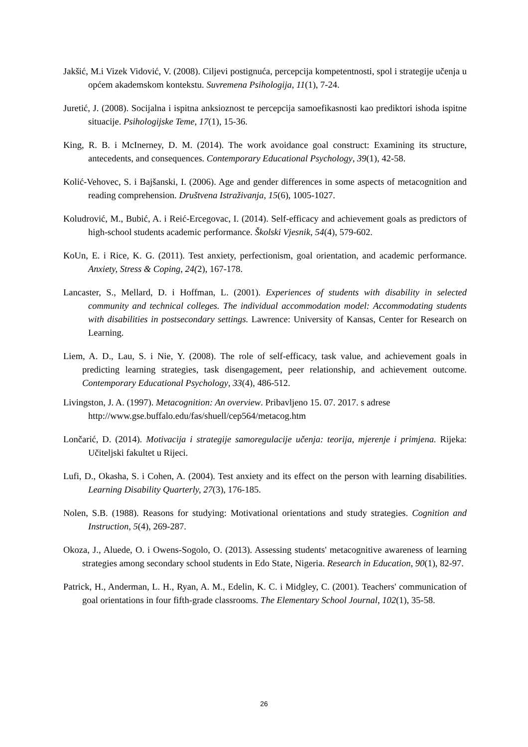Jakšić, M.i Vizek Vidović, V. (2008). Ciljevi postignuća, percepcija kompetentnosti, spol i strategije učenja u općem akademskom kontekstu. Suvremena Psihologija, 11(1), 7-24.
Juretić, J. (2008). Socijalna i ispitna anksioznost te percepcija samoefikasnosti kao prediktori ishoda ispitne situacije. Psihologijske Teme, 17(1), 15-36.
King, R. B. i McInerney, D. M. (2014). The work avoidance goal construct: Examining its structure, antecedents, and consequences. Contemporary Educational Psychology, 39(1), 42-58.
Kolić-Vehovec, S. i Bajšanski, I. (2006). Age and gender differences in some aspects of metacognition and reading comprehension. Društvena Istraživanja, 15(6), 1005-1027.
Koludrović, M., Bubić, A. i Reić-Ercegovac, I. (2014). Self-efficacy and achievement goals as predictors of high-school students academic performance. Školski Vjesnik, 54(4), 579-602.
KoUn, E. i Rice, K. G. (2011). Test anxiety, perfectionism, goal orientation, and academic performance. Anxiety, Stress & Coping, 24(2), 167-178.
Lancaster, S., Mellard, D. i Hoffman, L. (2001). Experiences of students with disability in selected community and technical colleges. The individual accommodation model: Accommodating students with disabilities in postsecondary settings. Lawrence: University of Kansas, Center for Research on Learning.
Liem, A. D., Lau, S. i Nie, Y. (2008). The role of self-efficacy, task value, and achievement goals in predicting learning strategies, task disengagement, peer relationship, and achievement outcome. Contemporary Educational Psychology, 33(4), 486-512.
Livingston, J. A. (1997). Metacognition: An overview. Pribavljeno 15. 07. 2017. s adrese http://www.gse.buffalo.edu/fas/shuell/cep564/metacog.htm
Lončarić, D. (2014). Motivacija i strategije samoregulacije učenja: teorija, mjerenje i primjena. Rijeka: Učiteljski fakultet u Rijeci.
Lufi, D., Okasha, S. i Cohen, A. (2004). Test anxiety and its effect on the person with learning disabilities. Learning Disability Quarterly, 27(3), 176-185.
Nolen, S.B. (1988). Reasons for studying: Motivational orientations and study strategies. Cognition and Instruction, 5(4), 269-287.
Okoza, J., Aluede, O. i Owens-Sogolo, O. (2013). Assessing students' metacognitive awareness of learning strategies among secondary school students in Edo State, Nigeria. Research in Education, 90(1), 82-97.
Patrick, H., Anderman, L. H., Ryan, A. M., Edelin, K. C. i Midgley, C. (2001). Teachers' communication of goal orientations in four fifth-grade classrooms. The Elementary School Journal, 102(1), 35-58.
26